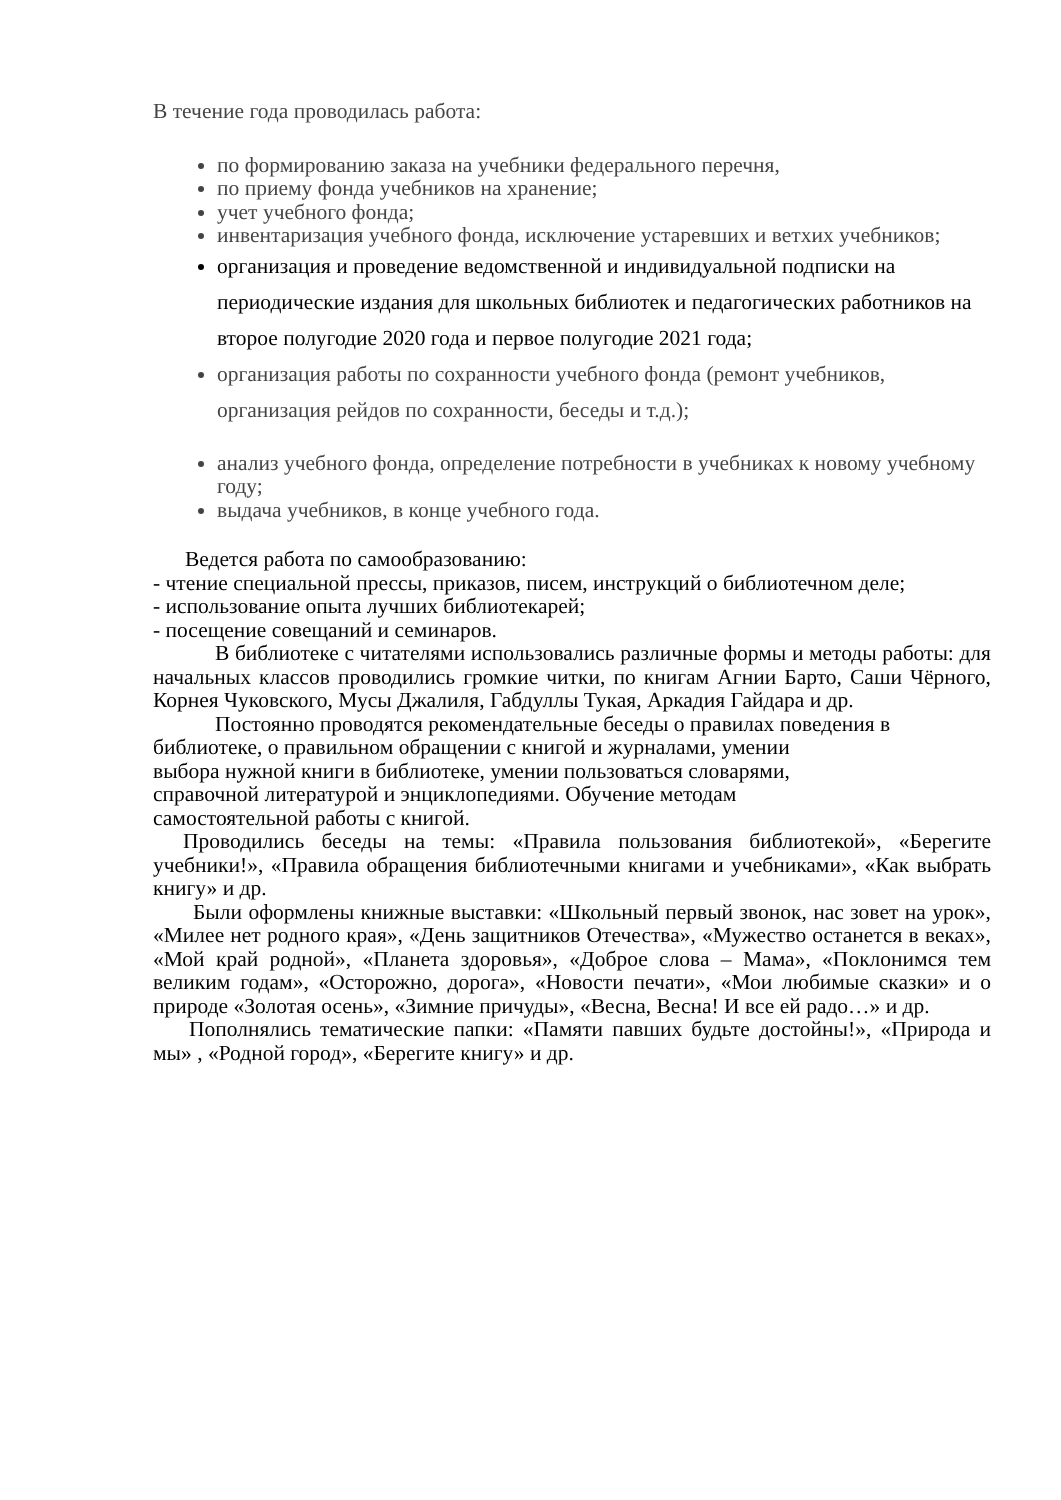В течение года проводилась работа:
по формированию заказа на учебники федерального перечня,
по приему фонда учебников на хранение;
учет учебного фонда;
инвентаризация учебного фонда, исключение устаревших и ветхих учебников;
организация и проведение ведомственной и индивидуальной подписки на периодические издания для школьных библиотек и педагогических работников на второе полугодие 2020 года и первое полугодие 2021 года;
организация работы по сохранности учебного фонда (ремонт учебников, организация рейдов по сохранности, беседы и т.д.);
анализ учебного фонда, определение потребности в учебниках к новому учебному году;
выдача учебников, в конце учебного года.
Ведется работа по самообразованию:
- чтение специальной прессы, приказов, писем, инструкций о библиотечном деле;
- использование опыта лучших библиотекарей;
- посещение совещаний и семинаров.
В библиотеке с читателями использовались различные формы и методы работы: для начальных классов проводились громкие читки, по книгам Агнии Барто, Саши Чёрного, Корнея Чуковского, Мусы Джалиля, Габдуллы Тукая, Аркадия Гайдара и др.
Постоянно проводятся рекомендательные беседы о правилах поведения в библиотеке, о правильном обращении с книгой и журналами, умении
выбора нужной книги в библиотеке, умении пользоваться словарями,
справочной литературой и энциклопедиями. Обучение методам
самостоятельной работы с книгой.
Проводились беседы на темы: «Правила пользования библиотекой», «Берегите учебники!», «Правила обращения библиотечными книгами и учебниками», «Как выбрать книгу» и др.
Были оформлены книжные выставки: «Школьный первый звонок, нас зовет на урок», «Милее нет родного края», «День защитников Отечества», «Мужество останется в веках», «Мой край родной», «Планета здоровья», «Доброе слова – Мама», «Поклонимся тем великим годам», «Осторожно, дорога», «Новости печати», «Мои любимые сказки» и о природе «Золотая осень», «Зимние причуды», «Весна, Весна! И все ей радо…» и др.
Пополнялись тематические папки: «Памяти павших будьте достойны!», «Природа и мы» , «Родной город», «Берегите книгу» и др.